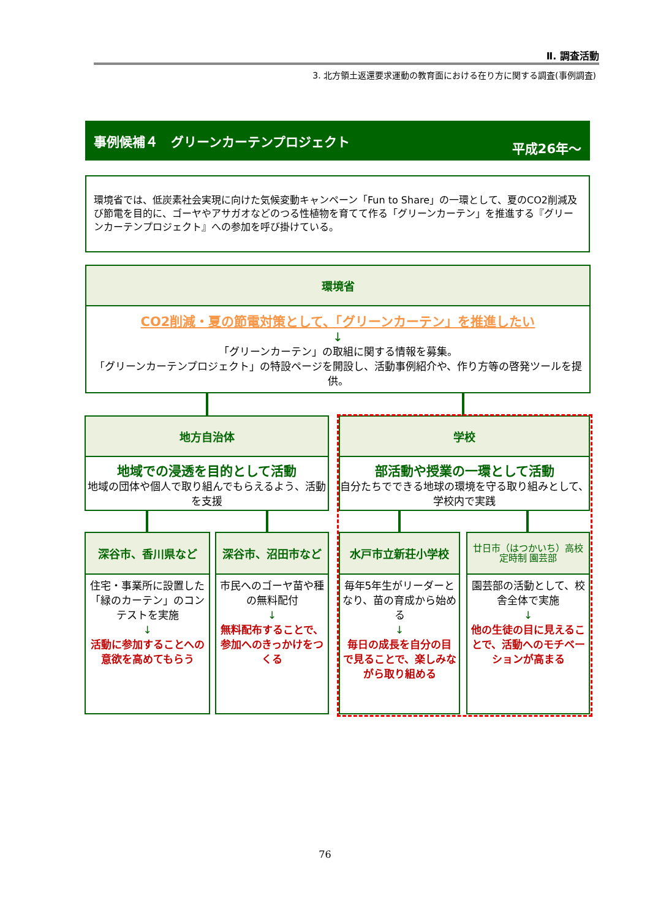Ⅱ. 調査活動
3. 北方領土返還要求運動の教育面における在り方に関する調査(事例調査)
事例候補４　グリーンカーテンプロジェクト 平成26年～
環境省では、低炭素社会実現に向けた気候変動キャンペーン「Fun to Share」の一環として、夏のCO2削減及び節電を目的に、ゴーヤやアサガオなどのつる性植物を育てて作る「グリーンカーテン」を推進する『グリーンカーテンプロジェクト』への参加を呼び掛けている。
環境省
CO2削減・夏の節電対策として、「グリーンカーテン」を推進したい
↓
「グリーンカーテン」の取組に関する情報を募集。
「グリーンカーテンプロジェクト」の特設ページを開設し、活動事例紹介や、作り方等の啓発ツールを提供。
地方自治体
地域での浸透を目的として活動
地域の団体や個人で取り組んでもらえるよう、活動を支援
学校
部活動や授業の一環として活動
自分たちでできる地球の環境を守る取り組みとして、学校内で実践
深谷市、香川県など
住宅・事業所に設置した「緑のカーテン」のコンテストを実施
↓
活動に参加することへの意欲を高めてもらう
深谷市、沼田市など
市民へのゴーヤ苗や種の無料配付
↓
無料配布することで、参加へのきっかけをつくる
水戸市立新荘小学校
毎年5年生がリーダーとなり、苗の育成から始める
↓
毎日の成長を自分の目で見ることで、楽しみながら取り組める
廿日市（はつかいち）高校
定時制 園芸部
園芸部の活動として、校舎全体で実施
↓
他の生徒の目に見えることで、活動へのモチベーションが高まる
76